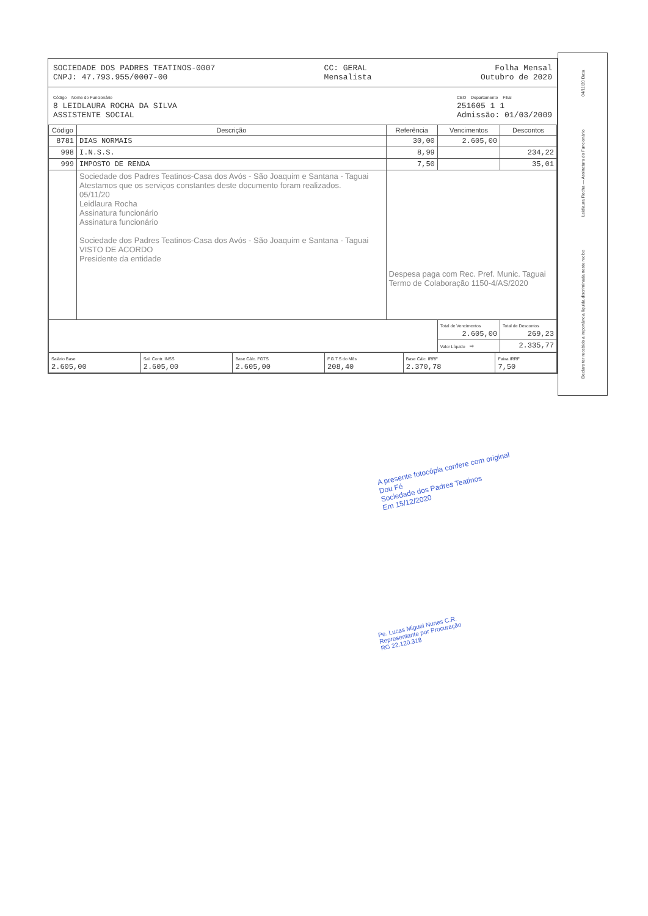SOCIEDADE DOS PADRES TEATINOS-0007
CNPJ: 47.793.955/0007-00
CC: GERAL
Mensalista
Folha Mensal
Outubro de 2020
Código Nome do Funcionário
8 LEIDLAURA ROCHA DA SILVA
ASSISTENTE SOCIAL
CBO Departamento Filial
251605 1 1
Admissão: 01/03/2009
| Código | Descrição | Referência | Vencimentos | Descontos |
| --- | --- | --- | --- | --- |
| 8781 | DIAS NORMAIS | 30,00 | 2.605,00 | |
| 998 | I.N.S.S. | 8,99 | | 234,22 |
| 999 | IMPOSTO DE RENDA | 7,50 | | 35,01 |
| | Sociedade dos Padres Teatinos-Casa dos Avós - São Joaquim e Santana - Taguai Atestamos que os serviços constantes deste documento foram realizados. 05/11/20 Leidlaura Rocha Assinatura funcionário Assinatura funcionário Sociedade dos Padres Teatinos-Casa dos Avós - São Joaquim e Santana - Taguai VISTO DE ACORDO Presidente da entidade | Despesa paga com Rec. Pref. Munic. Taguai Termo de Colaboração 1150-4/AS/2020 | | |
| | | | Total de Vencimentos 2.605,00 | Total de Descontos 269,23 |
| | | | Valor Líquido ⇨ | 2.335,77 |
| Salário Base 2.605,00 | Sal. Contr. INSS 2.605,00 | Base Cálc. FGTS 2.605,00 | F.G.T.S do Mês 208,40 | Base Cálc. IRRF 2.370,78 | Faixa IRRF 7,50 |
Declaro ter recebido a importância líquida discriminada neste recibo Leidlaura Rocha — Assinatura do Funcionário 04/11/20 Data
A presente fotocópia confere com original
Dou Fé
Sociedade dos Padres Teatinos
Em 15/12/2020
Pe. Lucas Miguel Nunes C.R.
Representante por Procuração
RG 22.120.318